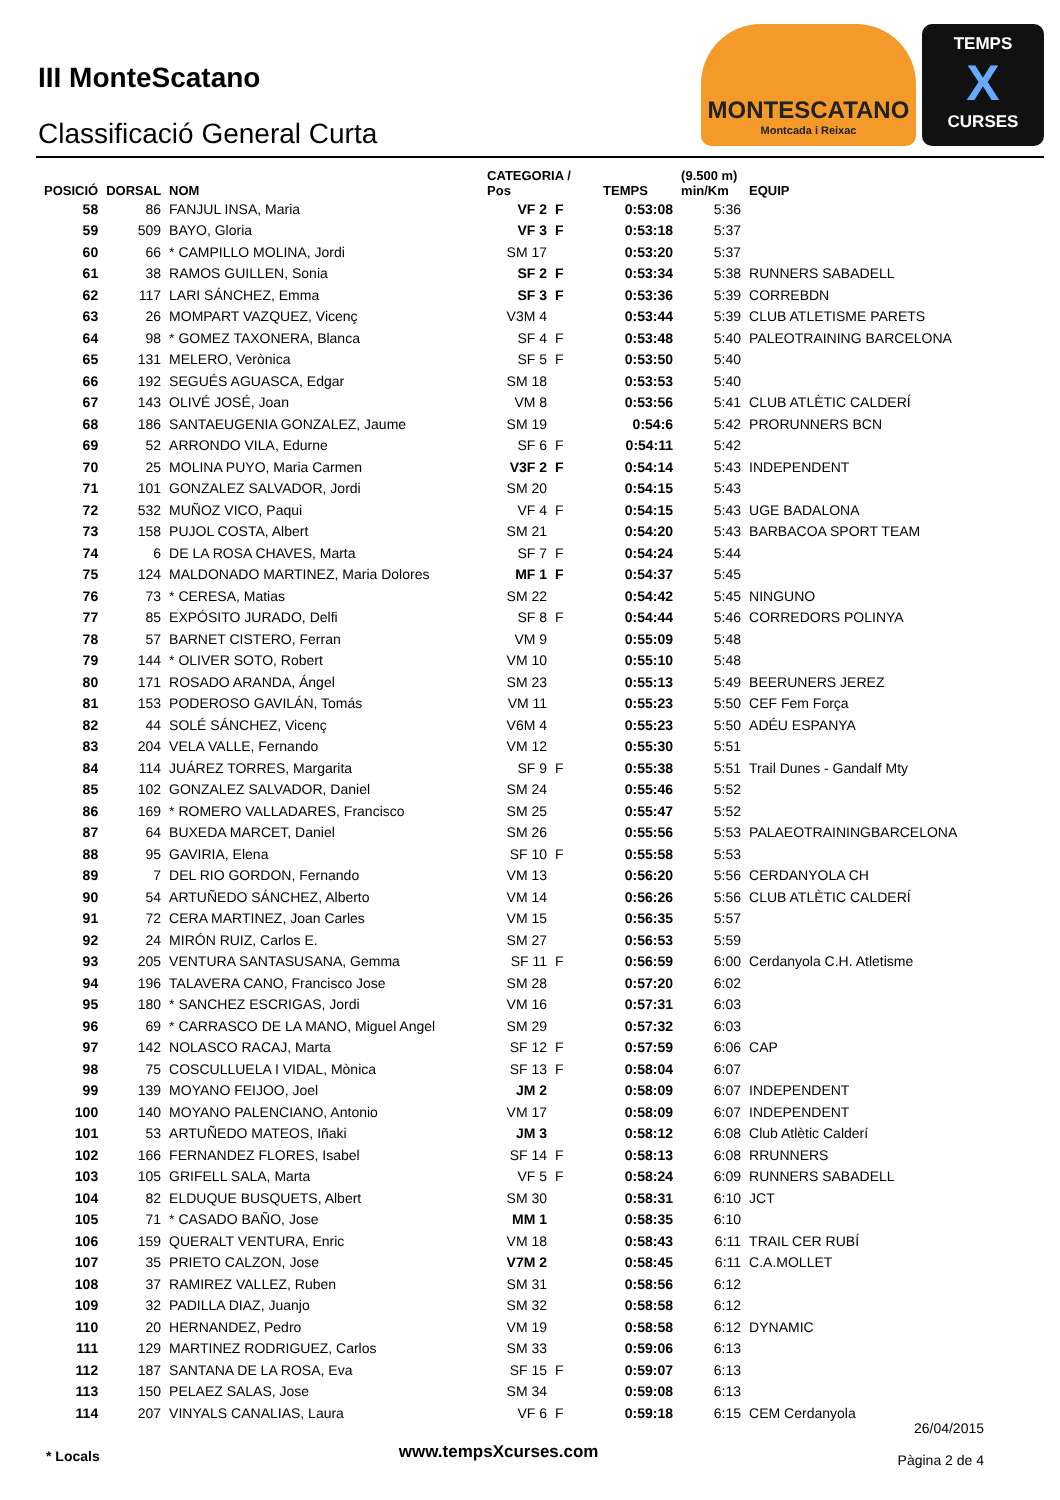III MonteScatano
Classificació General Curta
MONTESCATANO
Montcada i Reixac
TEMPS
X
CURSES
| POSICIÓ | DORSAL | NOM | CATEGORIA / Pos | | TEMPS | (9.500 m) min/Km | EQUIP |
| --- | --- | --- | --- | --- | --- | --- | --- |
| 58 | 86 | FANJUL INSA, Maria | VF 2 | F | 0:53:08 | 5:36 | |
| 59 | 509 | BAYO, Gloria | VF 3 | F | 0:53:18 | 5:37 | |
| 60 | 66 | * CAMPILLO MOLINA, Jordi | SM 17 | | 0:53:20 | 5:37 | |
| 61 | 38 | RAMOS GUILLEN, Sonia | SF 2 | F | 0:53:34 | 5:38 | RUNNERS SABADELL |
| 62 | 117 | LARI SÁNCHEZ, Emma | SF 3 | F | 0:53:36 | 5:39 | CORREBDN |
| 63 | 26 | MOMPART VAZQUEZ, Vicenç | V3M 4 | | 0:53:44 | 5:39 | CLUB ATLETISME PARETS |
| 64 | 98 | * GOMEZ TAXONERA, Blanca | SF 4 | F | 0:53:48 | 5:40 | PALEOTRAINING BARCELONA |
| 65 | 131 | MELERO, Verònica | SF 5 | F | 0:53:50 | 5:40 | |
| 66 | 192 | SEGUÉS AGUASCA, Edgar | SM 18 | | 0:53:53 | 5:40 | |
| 67 | 143 | OLIVÉ JOSÉ, Joan | VM 8 | | 0:53:56 | 5:41 | CLUB ATLÈTIC CALDERÍ |
| 68 | 186 | SANTAEUGENIA GONZALEZ, Jaume | SM 19 | | 0:54:6 | 5:42 | PRORUNNERS BCN |
| 69 | 52 | ARRONDO VILA, Edurne | SF 6 | F | 0:54:11 | 5:42 | |
| 70 | 25 | MOLINA PUYO, Maria Carmen | V3F 2 | F | 0:54:14 | 5:43 | INDEPENDENT |
| 71 | 101 | GONZALEZ SALVADOR, Jordi | SM 20 | | 0:54:15 | 5:43 | |
| 72 | 532 | MUÑOZ VICO, Paqui | VF 4 | F | 0:54:15 | 5:43 | UGE BADALONA |
| 73 | 158 | PUJOL COSTA, Albert | SM 21 | | 0:54:20 | 5:43 | BARBACOA SPORT TEAM |
| 74 | 6 | DE LA ROSA CHAVES, Marta | SF 7 | F | 0:54:24 | 5:44 | |
| 75 | 124 | MALDONADO MARTINEZ, Maria Dolores | MF 1 | F | 0:54:37 | 5:45 | |
| 76 | 73 | * CERESA, Matias | SM 22 | | 0:54:42 | 5:45 | NINGUNO |
| 77 | 85 | EXPÓSITO JURADO, Delfi | SF 8 | F | 0:54:44 | 5:46 | CORREDORS POLINYA |
| 78 | 57 | BARNET CISTERO, Ferran | VM 9 | | 0:55:09 | 5:48 | |
| 79 | 144 | * OLIVER SOTO, Robert | VM 10 | | 0:55:10 | 5:48 | |
| 80 | 171 | ROSADO ARANDA, Ángel | SM 23 | | 0:55:13 | 5:49 | BEERUNERS JEREZ |
| 81 | 153 | PODEROSO GAVILÁN, Tomás | VM 11 | | 0:55:23 | 5:50 | CEF Fem Força |
| 82 | 44 | SOLÉ SÁNCHEZ, Vicenç | V6M 4 | | 0:55:23 | 5:50 | ADÉU ESPANYA |
| 83 | 204 | VELA VALLE, Fernando | VM 12 | | 0:55:30 | 5:51 | |
| 84 | 114 | JUÁREZ TORRES, Margarita | SF 9 | F | 0:55:38 | 5:51 | Trail Dunes - Gandalf Mty |
| 85 | 102 | GONZALEZ SALVADOR, Daniel | SM 24 | | 0:55:46 | 5:52 | |
| 86 | 169 | * ROMERO VALLADARES, Francisco | SM 25 | | 0:55:47 | 5:52 | |
| 87 | 64 | BUXEDA MARCET, Daniel | SM 26 | | 0:55:56 | 5:53 | PALAEOTRAININGBARCELONA |
| 88 | 95 | GAVIRIA, Elena | SF 10 | F | 0:55:58 | 5:53 | |
| 89 | 7 | DEL RIO GORDON, Fernando | VM 13 | | 0:56:20 | 5:56 | CERDANYOLA CH |
| 90 | 54 | ARTUÑEDO SÁNCHEZ, Alberto | VM 14 | | 0:56:26 | 5:56 | CLUB ATLÈTIC CALDERÍ |
| 91 | 72 | CERA MARTINEZ, Joan Carles | VM 15 | | 0:56:35 | 5:57 | |
| 92 | 24 | MIRÓN RUIZ, Carlos E. | SM 27 | | 0:56:53 | 5:59 | |
| 93 | 205 | VENTURA SANTASUSANA, Gemma | SF 11 | F | 0:56:59 | 6:00 | Cerdanyola C.H. Atletisme |
| 94 | 196 | TALAVERA CANO, Francisco Jose | SM 28 | | 0:57:20 | 6:02 | |
| 95 | 180 | * SANCHEZ ESCRIGAS, Jordi | VM 16 | | 0:57:31 | 6:03 | |
| 96 | 69 | * CARRASCO DE LA MANO, Miguel Angel | SM 29 | | 0:57:32 | 6:03 | |
| 97 | 142 | NOLASCO RACAJ, Marta | SF 12 | F | 0:57:59 | 6:06 | CAP |
| 98 | 75 | COSCULLUELA I VIDAL, Mònica | SF 13 | F | 0:58:04 | 6:07 | |
| 99 | 139 | MOYANO FEIJOO, Joel | JM 2 | | 0:58:09 | 6:07 | INDEPENDENT |
| 100 | 140 | MOYANO PALENCIANO, Antonio | VM 17 | | 0:58:09 | 6:07 | INDEPENDENT |
| 101 | 53 | ARTUÑEDO MATEOS, Iñaki | JM 3 | | 0:58:12 | 6:08 | Club Atlètic Calderí |
| 102 | 166 | FERNANDEZ FLORES, Isabel | SF 14 | F | 0:58:13 | 6:08 | RRUNNERS |
| 103 | 105 | GRIFELL SALA, Marta | VF 5 | F | 0:58:24 | 6:09 | RUNNERS SABADELL |
| 104 | 82 | ELDUQUE BUSQUETS, Albert | SM 30 | | 0:58:31 | 6:10 | JCT |
| 105 | 71 | * CASADO BAÑO, Jose | MM 1 | | 0:58:35 | 6:10 | |
| 106 | 159 | QUERALT VENTURA, Enric | VM 18 | | 0:58:43 | 6:11 | TRAIL CER RUBÍ |
| 107 | 35 | PRIETO CALZON, Jose | V7M 2 | | 0:58:45 | 6:11 | C.A.MOLLET |
| 108 | 37 | RAMIREZ VALLEZ, Ruben | SM 31 | | 0:58:56 | 6:12 | |
| 109 | 32 | PADILLA DIAZ, Juanjo | SM 32 | | 0:58:58 | 6:12 | |
| 110 | 20 | HERNANDEZ, Pedro | VM 19 | | 0:58:58 | 6:12 | DYNAMIC |
| 111 | 129 | MARTINEZ RODRIGUEZ, Carlos | SM 33 | | 0:59:06 | 6:13 | |
| 112 | 187 | SANTANA DE LA ROSA, Eva | SF 15 | F | 0:59:07 | 6:13 | |
| 113 | 150 | PELAEZ SALAS, Jose | SM 34 | | 0:59:08 | 6:13 | |
| 114 | 207 | VINYALS CANALIAS, Laura | VF 6 | F | 0:59:18 | 6:15 | CEM Cerdanyola |
* Locals www.tempsXcurses.com
26/04/2015
Pàgina 2 de 4